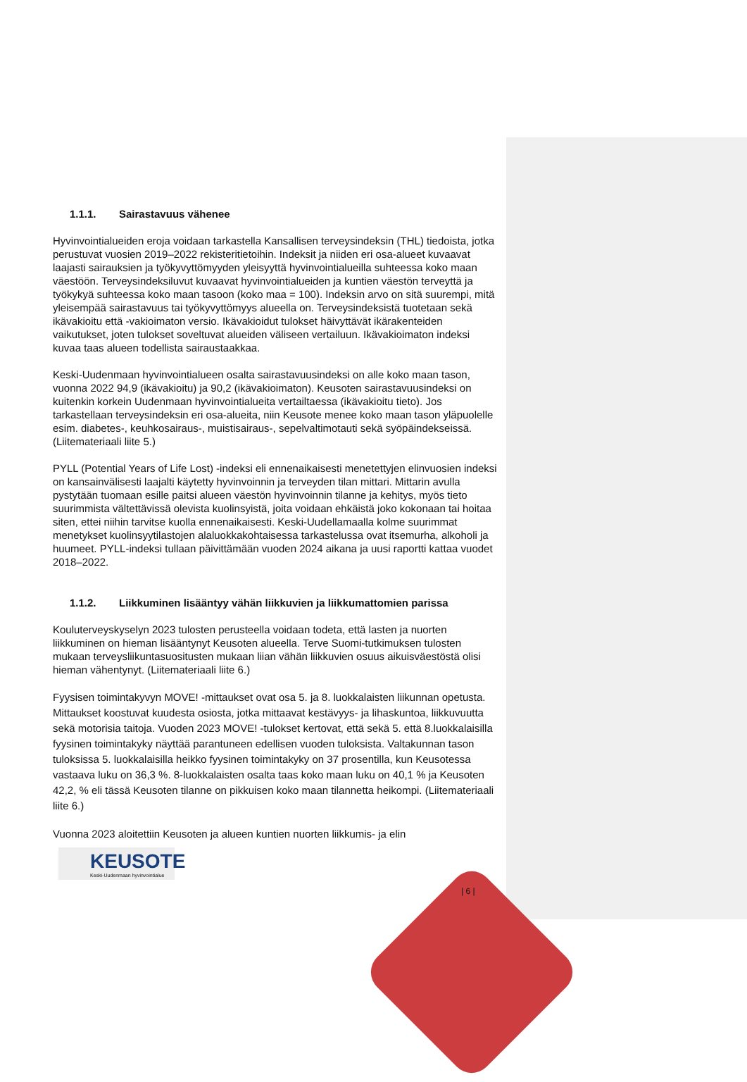1.1.1. Sairastavuus vähenee
Hyvinvointialueiden eroja voidaan tarkastella Kansallisen terveysindeksin (THL) tiedoista, jotka perustuvat vuosien 2019–2022 rekisteritietoihin. Indeksit ja niiden eri osa-alueet kuvaavat laajasti sairauksien ja työkyvyttömyyden yleisyyttä hyvinvointialueilla suhteessa koko maan väestöön. Terveysindeksiluvut kuvaavat hyvinvointialueiden ja kuntien väestön terveyttä ja työkykyä suhteessa koko maan tasoon (koko maa = 100). Indeksin arvo on sitä suurempi, mitä yleisempää sairastavuus tai työkyvyttömyys alueella on. Terveysindeksistä tuotetaan sekä ikävakioitu että -vakioimaton versio. Ikävakioidut tulokset häivyttävät ikärakenteiden vaikutukset, joten tulokset soveltuvat alueiden väliseen vertailuun. Ikävakioimaton indeksi kuvaa taas alueen todellista sairaustaakkaa.
Keski-Uudenmaan hyvinvointialueen osalta sairastavuusindeksi on alle koko maan tason, vuonna 2022 94,9 (ikävakioitu) ja 90,2 (ikävakioimaton). Keusoten sairastavuusindeksi on kuitenkin korkein Uudenmaan hyvinvointialueita vertailtaessa (ikävakioitu tieto). Jos tarkastellaan terveysindeksin eri osa-alueita, niin Keusote menee koko maan tason yläpuolelle esim. diabetes-, keuhkosairaus-, muistisairaus-, sepelvaltimotauti sekä syöpäindekseissä. (Liitemateriaali liite 5.)
PYLL (Potential Years of Life Lost) -indeksi eli ennenaikaisesti menetettyjen elinvuosien indeksi on kansainvälisesti laajalti käytetty hyvinvoinnin ja terveyden tilan mittari. Mittarin avulla pystytään tuomaan esille paitsi alueen väestön hyvinvoinnin tilanne ja kehitys, myös tieto suurimmista vältettävissä olevista kuolinsyistä, joita voidaan ehkäistä joko kokonaan tai hoitaa siten, ettei niihin tarvitse kuolla ennenaikaisesti. Keski-Uudellamaalla kolme suurimmat menetykset kuolinsyytilastojen alaluokkakohtaisessa tarkastelussa ovat itsemurha, alkoholi ja huumeet. PYLL-indeksi tullaan päivittämään vuoden 2024 aikana ja uusi raportti kattaa vuodet 2018–2022.
1.1.2. Liikkuminen lisääntyy vähän liikkuvien ja liikkumattomien parissa
Kouluterveyskyselyn 2023 tulosten perusteella voidaan todeta, että lasten ja nuorten liikkuminen on hieman lisääntynyt Keusoten alueella. Terve Suomi-tutkimuksen tulosten mukaan terveysliikuntasuositusten mukaan liian vähän liikkuvien osuus aikuisväestöstä olisi hieman vähentynyt. (Liitemateriaali liite 6.)
Fyysisen toimintakyvyn MOVE! -mittaukset ovat osa 5. ja 8. luokkalaisten liikunnan opetusta. Mittaukset koostuvat kuudesta osiosta, jotka mittaavat kestävyys- ja lihaskuntoa, liikkuvuutta sekä motorisia taitoja. Vuoden 2023 MOVE! -tulokset kertovat, että sekä 5. että 8.luokkalaisilla fyysinen toimintakyky näyttää parantuneen edellisen vuoden tuloksista. Valtakunnan tason tuloksissa 5. luokkalaisilla heikko fyysinen toimintakyky on 37 prosentilla, kun Keusotessa vastaava luku on 36,3 %. 8-luokkalaisten osalta taas koko maan luku on 40,1 % ja Keusoten 42,2, % eli tässä Keusoten tilanne on pikkuisen koko maan tilannetta heikompi. (Liitemateriaali liite 6.)
Vuonna 2023 aloitettiin Keusoten ja alueen kuntien nuorten liikkumis- ja elin
KEUSOTE
Keski-Uudenmaan hyvinvointialue
| 6 |